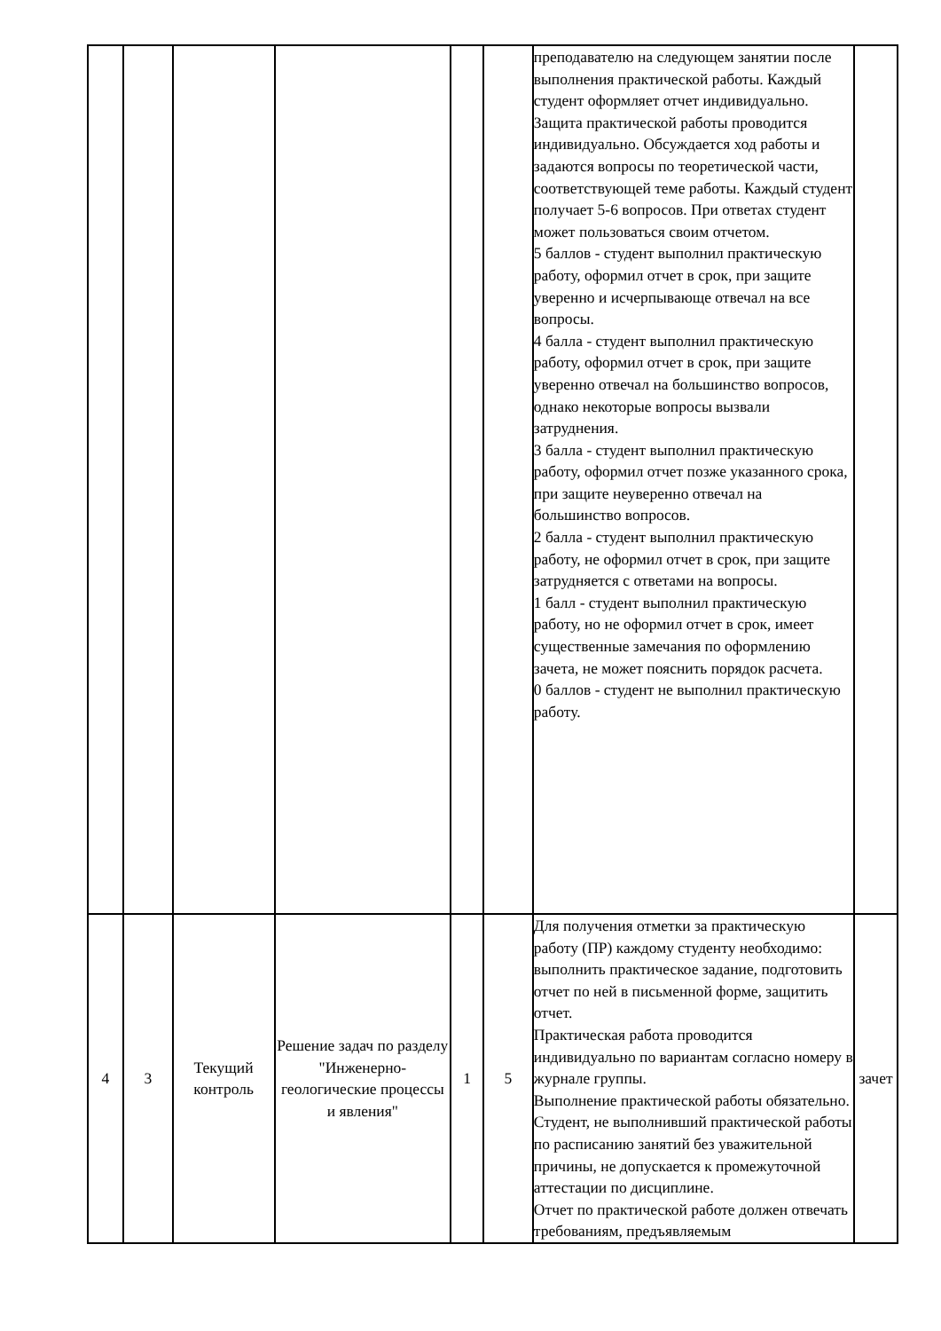| | | | | | | преподавателю на следующем занятии после выполнения практической работы. Каждый студент оформляет отчет индивидуально. Защита практической работы проводится индивидуально. Обсуждается ход работы и задаются вопросы по теоретической части, соответствующей теме работы. Каждый студент получает 5-6 вопросов. При ответах студент может пользоваться своим отчетом. 5 баллов - студент выполнил практическую работу, оформил отчет в срок, при защите уверенно и исчерпывающе отвечал на все вопросы. 4 балла - студент выполнил практическую работу, оформил отчет в срок, при защите уверенно отвечал на большинство вопросов, однако некоторые вопросы вызвали затруднения. 3 балла - студент выполнил практическую работу, оформил отчет позже указанного срока, при защите неуверенно отвечал на большинство вопросов. 2 балла - студент выполнил практическую работу, не оформил отчет в срок, при защите затрудняется с ответами на вопросы. 1 балл - студент выполнил практическую работу, но не оформил отчет в срок, имеет существенные замечания по оформлению зачета, не может пояснить порядок расчета. 0 баллов - студент не выполнил практическую работу. | |
| 4 | 3 | Текущий контроль | Решение задач по разделу "Инженерно-геологические процессы и явления" | 1 | 5 | Для получения отметки за практическую работу (ПР) каждому студенту необходимо: выполнить практическое задание, подготовить отчет по ней в письменной форме, защитить отчет. Практическая работа проводится индивидуально по вариантам согласно номеру в журнале группы. Выполнение практической работы обязательно. Студент, не выполнивший практической работы по расписанию занятий без уважительной причины, не допускается к промежуточной аттестации по дисциплине. Отчет по практической работе должен отвечать требованиям, предъявляемым | зачет |